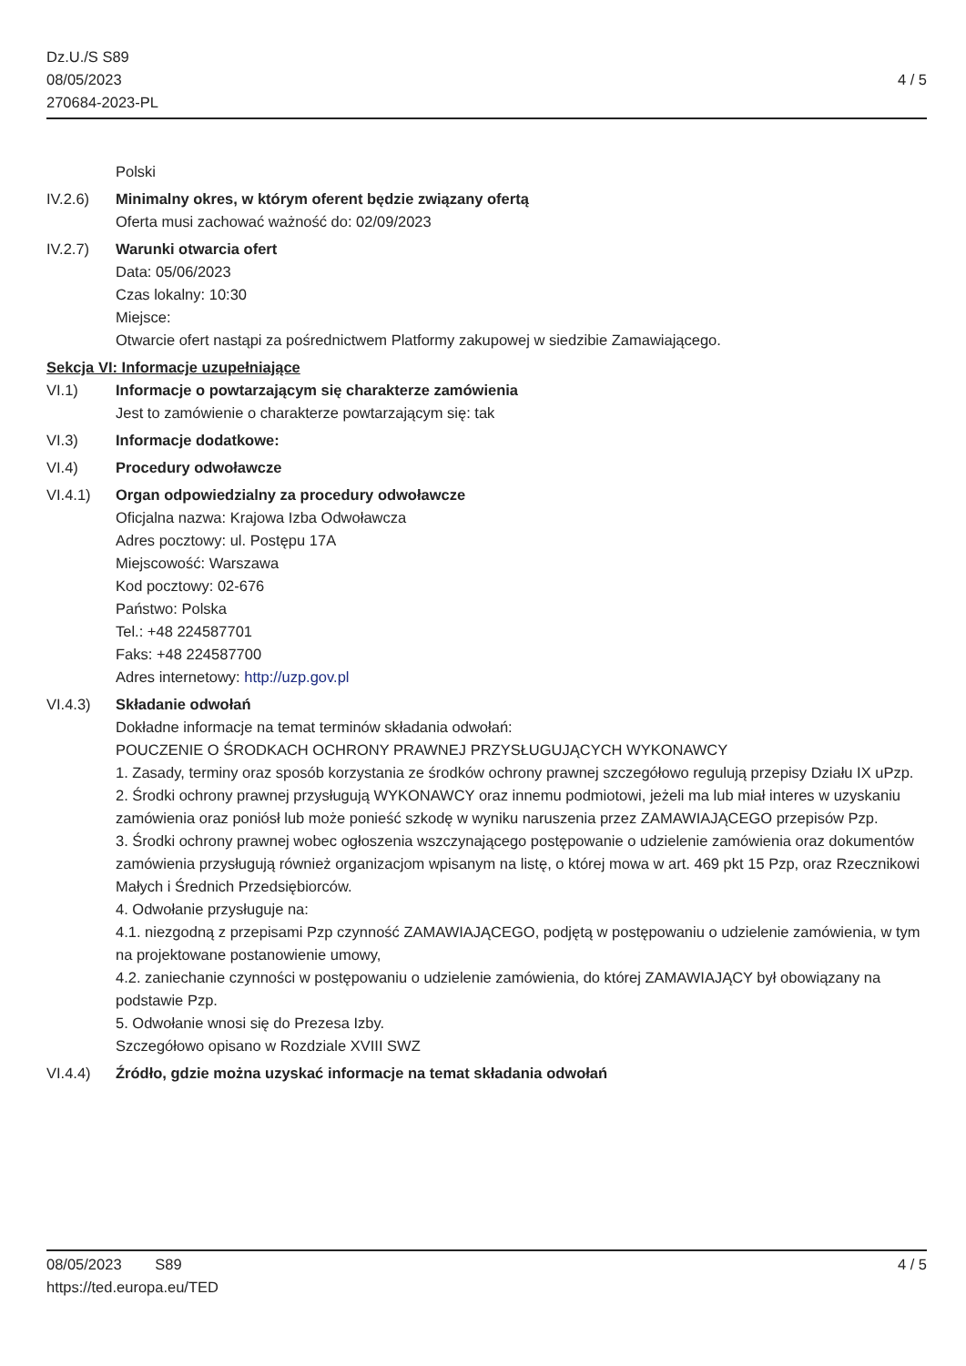Dz.U./S S89
08/05/2023
270684-2023-PL
4 / 5
Polski
IV.2.6) Minimalny okres, w którym oferent będzie związany ofertą
Oferta musi zachować ważność do: 02/09/2023
IV.2.7) Warunki otwarcia ofert
Data: 05/06/2023
Czas lokalny: 10:30
Miejsce:
Otwarcie ofert nastąpi za pośrednictwem Platformy zakupowej w siedzibie Zamawiającego.
Sekcja VI: Informacje uzupełniające
VI.1) Informacje o powtarzającym się charakterze zamówienia
Jest to zamówienie o charakterze powtarzającym się: tak
VI.3) Informacje dodatkowe:
VI.4) Procedury odwoławcze
VI.4.1) Organ odpowiedzialny za procedury odwoławcze
Oficjalna nazwa: Krajowa Izba Odwoławcza
Adres pocztowy: ul. Postępu 17A
Miejscowość: Warszawa
Kod pocztowy: 02-676
Państwo: Polska
Tel.: +48 224587701
Faks: +48 224587700
Adres internetowy: http://uzp.gov.pl
VI.4.3) Składanie odwołań
Dokładne informacje na temat terminów składania odwołań:
POUCZENIE O ŚRODKACH OCHRONY PRAWNEJ PRZYSŁUGUJĄCYCH WYKONAWCY
1. Zasady, terminy oraz sposób korzystania ze środków ochrony prawnej szczegółowo regulują przepisy Działu IX uPzp.
2. Środki ochrony prawnej przysługują WYKONAWCY oraz innemu podmiotowi, jeżeli ma lub miał interes w uzyskaniu zamówienia oraz poniósł lub może ponieść szkodę w wyniku naruszenia przez ZAMAWIAJĄCEGO przepisów Pzp.
3. Środki ochrony prawnej wobec ogłoszenia wszczynającego postępowanie o udzielenie zamówienia oraz dokumentów zamówienia przysługują również organizacjom wpisanym na listę, o której mowa w art. 469 pkt 15 Pzp, oraz Rzecznikowi Małych i Średnich Przedsiębiorców.
4. Odwołanie przysługuje na:
4.1. niezgodną z przepisami Pzp czynność ZAMAWIAJĄCEGO, podjętą w postępowaniu o udzielenie zamówienia, w tym na projektowane postanowienie umowy,
4.2. zaniechanie czynności w postępowaniu o udzielenie zamówienia, do której ZAMAWIAJĄCY był obowiązany na podstawie Pzp.
5. Odwołanie wnosi się do Prezesa Izby.
Szczegółowo opisano w Rozdziale XVIII SWZ
VI.4.4) Źródło, gdzie można uzyskać informacje na temat składania odwołań
08/05/2023 S89
https://ted.europa.eu/TED
4 / 5